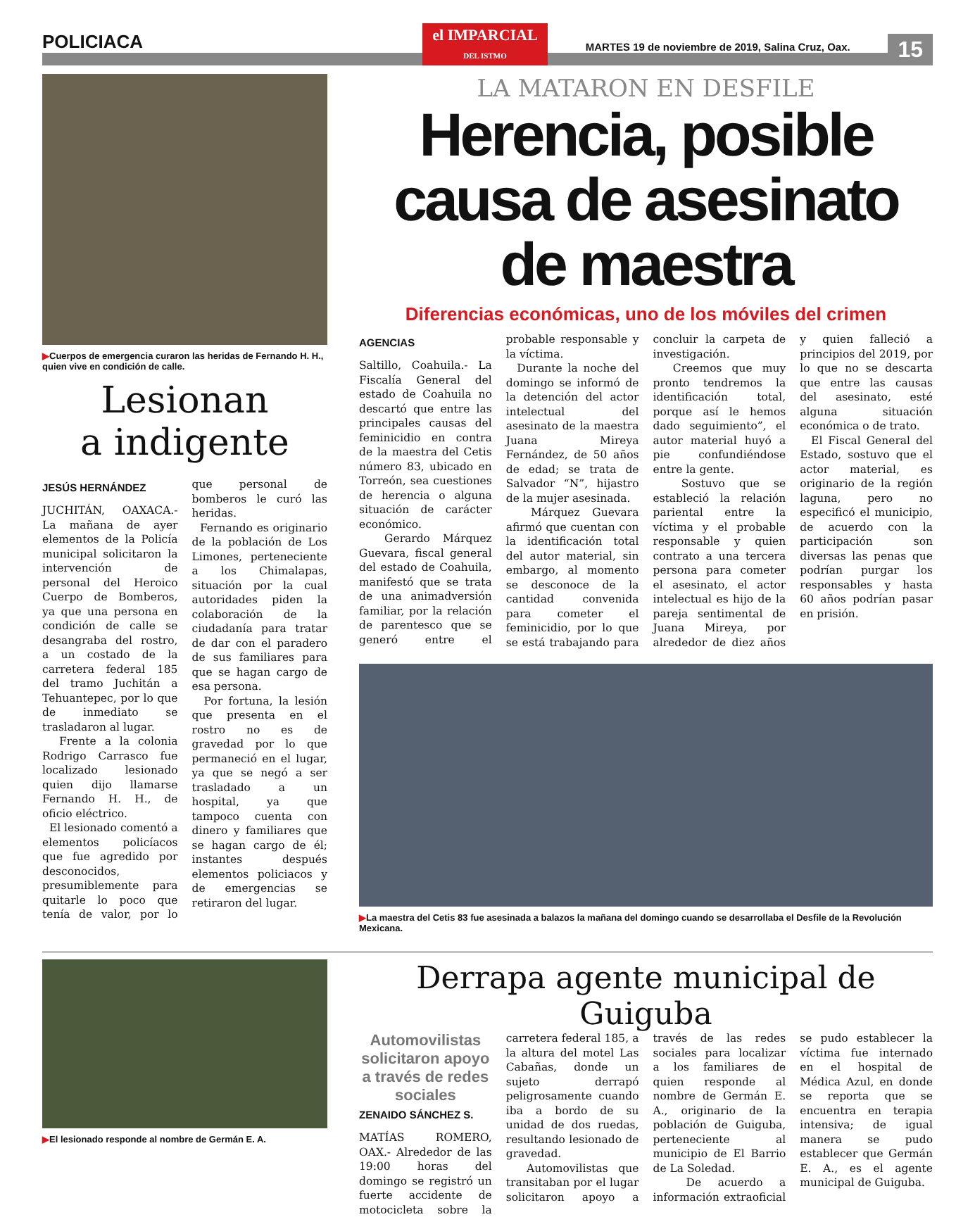POLICIACA
el IMPARCIAL
DEL ISTMO
MARTES 19 de noviembre de 2019, Salina Cruz, Oax.
15
▶Cuerpos de emergencia curaron las heridas de Fernando H. H., quien vive en condición de calle.
Lesionan
a indigente
JESÚS HERNÁNDEZ
JUCHITÁN, OAXACA.- La mañana de ayer elementos de la Policía municipal solicitaron la intervención de personal del Heroico Cuerpo de Bomberos, ya que una persona en condición de calle se desangraba del rostro, a un costado de la carretera federal 185 del tramo Juchitán a Tehuantepec, por lo que de inmediato se trasladaron al lugar.
Frente a la colonia Rodrigo Carrasco fue localizado lesionado quien dijo llamarse Fernando H. H., de oficio eléctrico.
El lesionado comentó a elementos policíacos que fue agredido por desconocidos, presumiblemente para quitarle lo poco que tenía de valor, por lo que personal de bomberos le curó las heridas.
Fernando es originario de la población de Los Limones, perteneciente a los Chimalapas, situación por la cual autoridades piden la colaboración de la ciudadanía para tratar de dar con el paradero de sus familiares para que se hagan cargo de esa persona.
Por fortuna, la lesión que presenta en el rostro no es de gravedad por lo que permaneció en el lugar, ya que se negó a ser trasladado a un hospital, ya que tampoco cuenta con dinero y familiares que se hagan cargo de él; instantes después elementos policiacos y de emergencias se retiraron del lugar.
LA MATARON EN DESFILE
Herencia, posible causa de asesinato de maestra
Diferencias económicas, uno de los móviles del crimen
AGENCIAS
Saltillo, Coahuila.- La Fiscalía General del estado de Coahuila no descartó que entre las principales causas del feminicidio en contra de la maestra del Cetis número 83, ubicado en Torreón, sea cuestiones de herencia o alguna situación de carácter económico.
Gerardo Márquez Guevara, fiscal general del estado de Coahuila, manifestó que se trata de una animadversión familiar, por la relación de parentesco que se generó entre el probable responsable y la víctima.
Durante la noche del domingo se informó de la detención del actor intelectual del asesinato de la maestra Juana Mireya Fernández, de 50 años de edad; se trata de Salvador “N”, hijastro de la mujer asesinada.
Márquez Guevara afirmó que cuentan con la identificación total del autor material, sin embargo, al momento se desconoce de la cantidad convenida para cometer el feminicidio, por lo que se está trabajando para concluir la carpeta de investigación.
Creemos que muy pronto tendremos la identificación total, porque así le hemos dado seguimiento”, el autor material huyó a pie confundiéndose entre la gente.
Sostuvo que se estableció la relación pariental entre la víctima y el probable responsable y quien contrato a una tercera persona para cometer el asesinato, el actor intelectual es hijo de la pareja sentimental de Juana Mireya, por alrededor de diez años y quien falleció a principios del 2019, por lo que no se descarta que entre las causas del asesinato, esté alguna situación económica o de trato.
El Fiscal General del Estado, sostuvo que el actor material, es originario de la región laguna, pero no especificó el municipio, de acuerdo con la participación son diversas las penas que podrían purgar los responsables y hasta 60 años podrían pasar en prisión.
▶La maestra del Cetis 83 fue asesinada a balazos la mañana del domingo cuando se desarrollaba el Desfile de la Revolución Mexicana.
▶El lesionado responde al nombre de Germán E. A.
Derrapa agente municipal de Guiguba
Automovilistas solicitaron apoyo a través de redes sociales
ZENAIDO SÁNCHEZ S.
MATÍAS ROMERO, OAX.- Alrededor de las 19:00 horas del domingo se registró un fuerte accidente de motocicleta sobre la carretera federal 185, a la altura del motel Las Cabañas, donde un sujeto derrapó peligrosamente cuando iba a bordo de su unidad de dos ruedas, resultando lesionado de gravedad.
Automovilistas que transitaban por el lugar solicitaron apoyo a través de las redes sociales para localizar a los familiares de quien responde al nombre de Germán E. A., originario de la población de Guiguba, perteneciente al municipio de El Barrio de La Soledad.
De acuerdo a información extraoficial se pudo establecer la víctima fue internado en el hospital de Médica Azul, en donde se reporta que se encuentra en terapia intensiva; de igual manera se pudo establecer que Germán E. A., es el agente municipal de Guiguba.